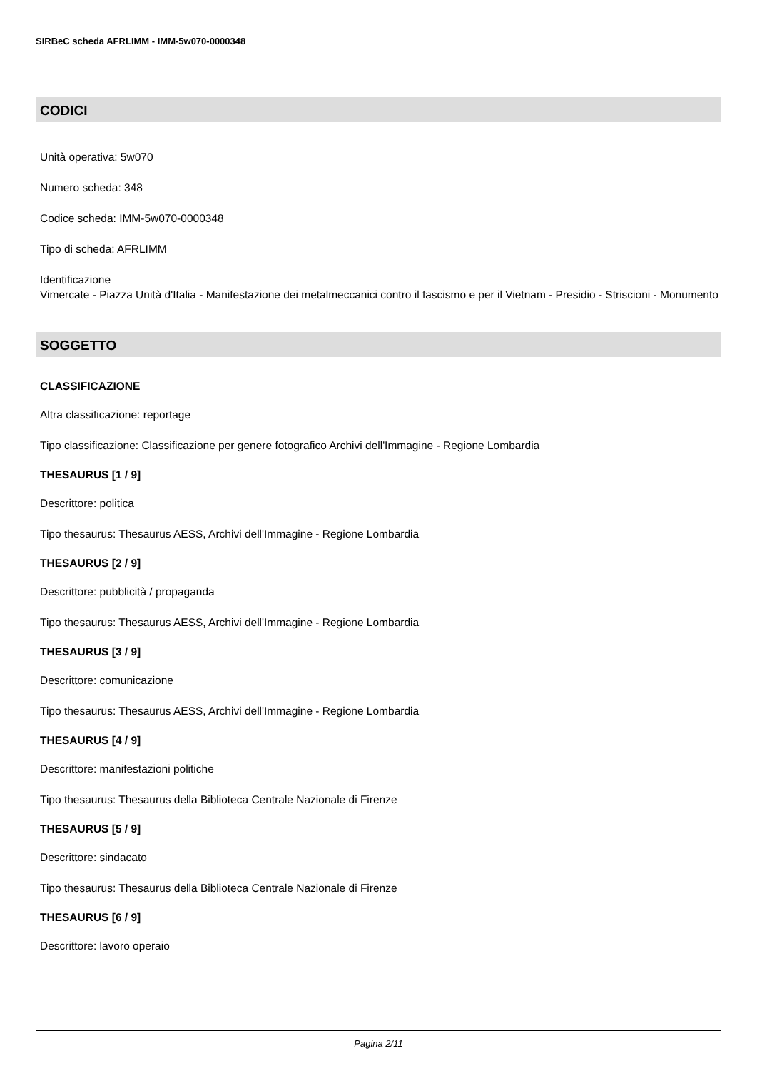SIRBeC scheda AFRLIMM - IMM-5w070-0000348
CODICI
Unità operativa: 5w070
Numero scheda: 348
Codice scheda: IMM-5w070-0000348
Tipo di scheda: AFRLIMM
Identificazione
Vimercate - Piazza Unità d'Italia - Manifestazione dei metalmeccanici contro il fascismo e per il Vietnam - Presidio - Striscioni - Monumento
SOGGETTO
CLASSIFICAZIONE
Altra classificazione: reportage
Tipo classificazione: Classificazione per genere fotografico Archivi dell'Immagine - Regione Lombardia
THESAURUS [1 / 9]
Descrittore: politica
Tipo thesaurus: Thesaurus AESS, Archivi dell'Immagine - Regione Lombardia
THESAURUS [2 / 9]
Descrittore: pubblicità / propaganda
Tipo thesaurus: Thesaurus AESS, Archivi dell'Immagine - Regione Lombardia
THESAURUS [3 / 9]
Descrittore: comunicazione
Tipo thesaurus: Thesaurus AESS, Archivi dell'Immagine - Regione Lombardia
THESAURUS [4 / 9]
Descrittore: manifestazioni politiche
Tipo thesaurus: Thesaurus della Biblioteca Centrale Nazionale di Firenze
THESAURUS [5 / 9]
Descrittore: sindacato
Tipo thesaurus: Thesaurus della Biblioteca Centrale Nazionale di Firenze
THESAURUS [6 / 9]
Descrittore: lavoro operaio
Pagina 2/11